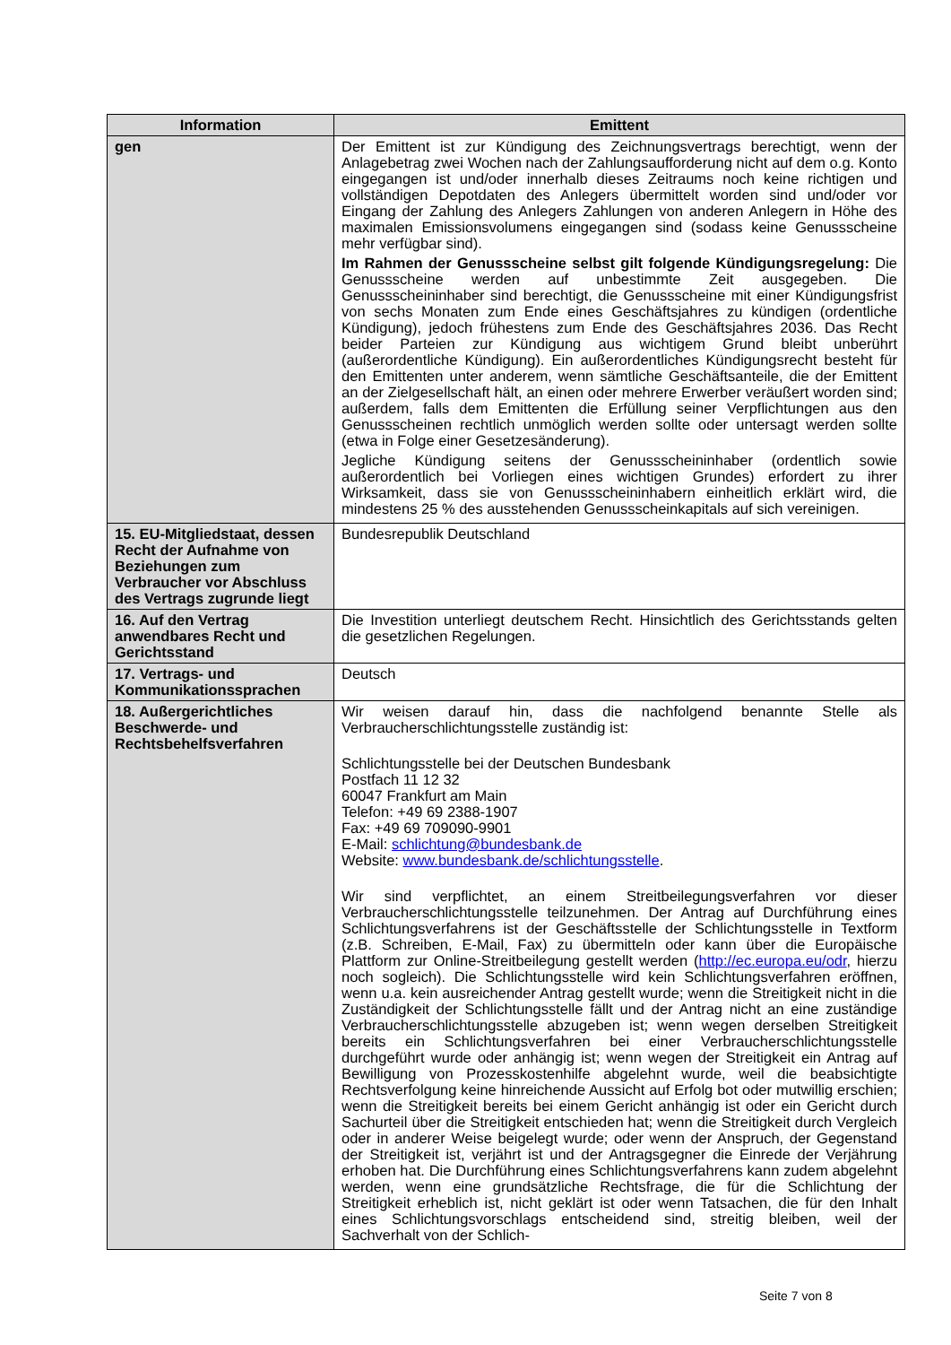| Information | Emittent |
| --- | --- |
| gen | Der Emittent ist zur Kündigung des Zeichnungsvertrags berechtigt, wenn der Anlagebetrag zwei Wochen nach der Zahlungsaufforderung nicht auf dem o.g. Konto eingegangen ist und/oder innerhalb dieses Zeitraums noch keine richtigen und vollständigen Depotdaten des Anlegers übermittelt worden sind und/oder vor Eingang der Zahlung des Anlegers Zahlungen von anderen Anlegern in Höhe des maximalen Emissionsvolumens eingegangen sind (sodass keine Genussscheine mehr verfügbar sind). Im Rahmen der Genussscheine selbst gilt folgende Kündigungsregelung: Die Genussscheine werden auf unbestimmte Zeit ausgegeben. Die Genussscheininhaber sind berechtigt, die Genussscheine mit einer Kündigungsfrist von sechs Monaten zum Ende eines Geschäftsjahres zu kündigen (ordentliche Kündigung), jedoch frühestens zum Ende des Geschäftsjahres 2036. Das Recht beider Parteien zur Kündigung aus wichtigem Grund bleibt unberührt (außerordentliche Kündigung). Ein außerordentliches Kündigungsrecht besteht für den Emittenten unter anderem, wenn sämtliche Geschäftsanteile, die der Emittent an der Zielgesellschaft hält, an einen oder mehrere Erwerber veräußert worden sind; außerdem, falls dem Emittenten die Erfüllung seiner Verpflichtungen aus den Genussscheinen rechtlich unmöglich werden sollte oder untersagt werden sollte (etwa in Folge einer Gesetzesänderung). Jegliche Kündigung seitens der Genussscheininhaber (ordentlich sowie außerordentlich bei Vorliegen eines wichtigen Grundes) erfordert zu ihrer Wirksamkeit, dass sie von Genussscheininhabern einheitlich erklärt wird, die mindestens 25 % des ausstehenden Genussscheinkapitals auf sich vereinigen. |
| 15. EU-Mitgliedstaat, dessen Recht der Aufnahme von Beziehungen zum Verbraucher vor Abschluss des Vertrags zugrunde liegt | Bundesrepublik Deutschland |
| 16. Auf den Vertrag anwendbares Recht und Gerichtsstand | Die Investition unterliegt deutschem Recht. Hinsichtlich des Gerichtsstands gelten die gesetzlichen Regelungen. |
| 17. Vertrags- und Kommunikationssprachen | Deutsch |
| 18. Außergerichtliches Beschwerde- und Rechtsbehelfsverfahren | Wir weisen darauf hin, dass die nachfolgend benannte Stelle als Verbraucherschlichtungsstelle zuständig ist: Schlichtungsstelle bei der Deutschen Bundesbank Postfach 11 12 32 60047 Frankfurt am Main Telefon: +49 69 2388-1907 Fax: +49 69 709090-9901 E-Mail: schlichtung@bundesbank.de Website: www.bundesbank.de/schlichtungsstelle . Wir sind verpflichtet, an einem Streitbeilegungsverfahren vor dieser Verbraucherschlichtungsstelle teilzunehmen. Der Antrag auf Durchführung eines Schlichtungsverfahrens ist der Geschäftsstelle der Schlichtungsstelle in Textform (z.B. Schreiben, E-Mail, Fax) zu übermitteln oder kann über die Europäische Plattform zur Online-Streitbeilegung gestellt werden ( http://ec.europa.eu/odr , hierzu noch sogleich). Die Schlichtungsstelle wird kein Schlichtungsverfahren eröffnen, wenn u.a. kein ausreichender Antrag gestellt wurde; wenn die Streitigkeit nicht in die Zuständigkeit der Schlichtungsstelle fällt und der Antrag nicht an eine zuständige Verbraucherschlichtungsstelle abzugeben ist; wenn wegen derselben Streitigkeit bereits ein Schlichtungsverfahren bei einer Verbraucherschlichtungsstelle durchgeführt wurde oder anhängig ist; wenn wegen der Streitigkeit ein Antrag auf Bewilligung von Prozesskostenhilfe abgelehnt wurde, weil die beabsichtigte Rechtsverfolgung keine hinreichende Aussicht auf Erfolg bot oder mutwillig erschien; wenn die Streitigkeit bereits bei einem Gericht anhängig ist oder ein Gericht durch Sachurteil über die Streitigkeit entschieden hat; wenn die Streitigkeit durch Vergleich oder in anderer Weise beigelegt wurde; oder wenn der Anspruch, der Gegenstand der Streitigkeit ist, verjährt ist und der Antragsgegner die Einrede der Verjährung erhoben hat. Die Durchführung eines Schlichtungsverfahrens kann zudem abgelehnt werden, wenn eine grundsätzliche Rechtsfrage, die für die Schlichtung der Streitigkeit erheblich ist, nicht geklärt ist oder wenn Tatsachen, die für den Inhalt eines Schlichtungsvorschlags entscheidend sind, streitig bleiben, weil der Sachverhalt von der Schlich- |
Seite 7 von 8